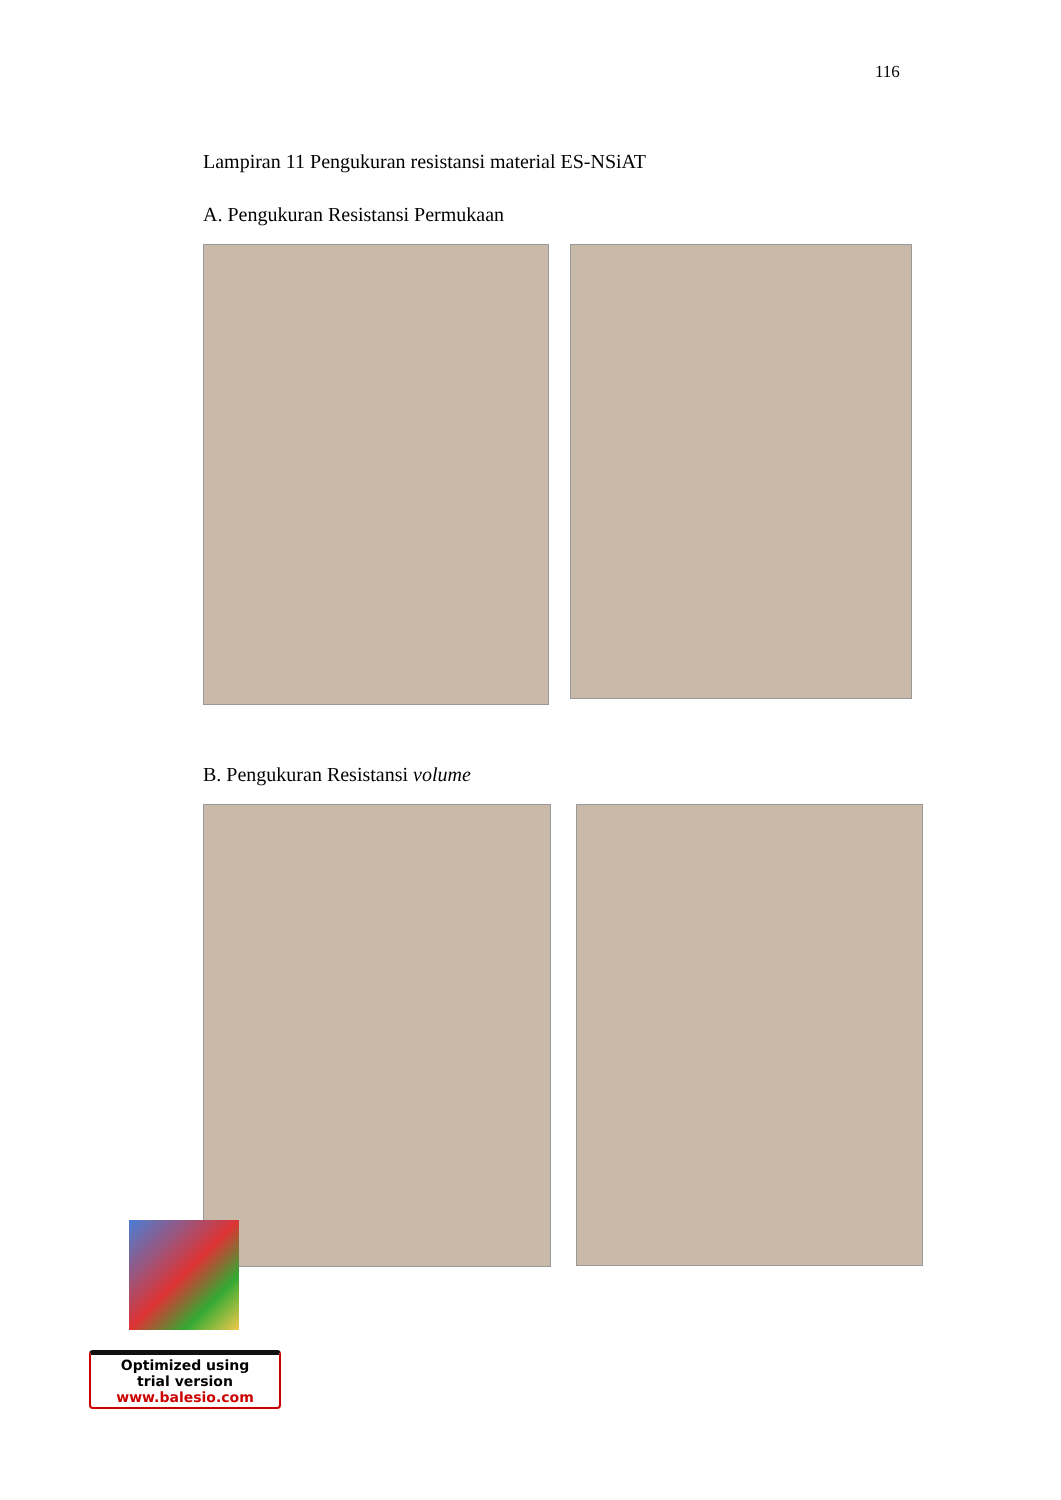116
Lampiran 11 Pengukuran resistansi material ES-NSiAT
A. Pengukuran Resistansi Permukaan
B. Pengukuran Resistansi volume
Optimized using
trial version
www.balesio.com